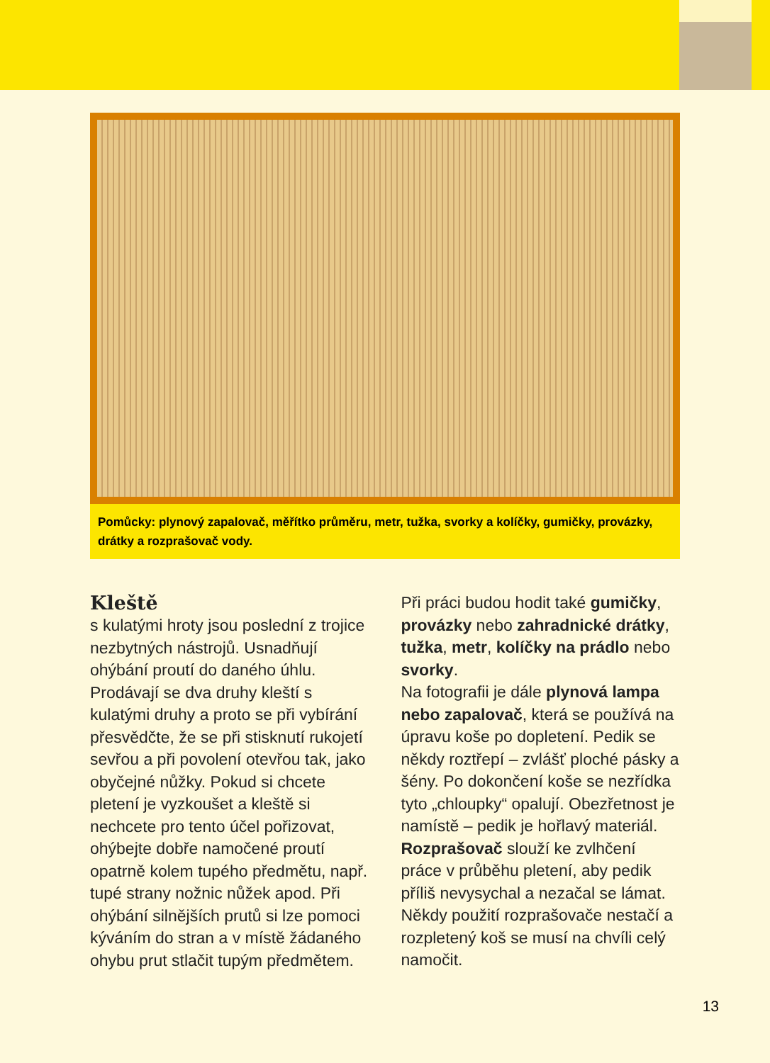Pomůcky: plynový zapalovač, měřítko průměru, metr, tužka, svorky a kolíčky, gumičky, provázky, drátky a rozprašovač vody.
Kleště
s kulatými hroty jsou poslední z trojice nezbytných nástrojů. Usnadňují ohýbání proutí do daného úhlu. Prodávají se dva druhy kleští s kulatými druhy a proto se při vybírání přesvědčte, že se při stisknutí rukojetí sevřou a při povolení otevřou tak, jako obyčejné nůžky. Pokud si chcete pletení je vyzkoušet a kleště si nechcete pro tento účel pořizovat, ohýbejte dobře namočené proutí opatrně kolem tupého předmětu, např. tupé strany nožnic nůžek apod. Při ohýbání silnějších prutů si lze pomoci kýváním do stran a v místě žádaného ohybu prut stlačit tupým předmětem.
Při práci budou hodit také gumičky, provázky nebo zahradnické drátky, tužka, metr, kolíčky na prádlo nebo svorky.
Na fotografii je dále plynová lampa nebo zapalovač, která se používá na úpravu koše po dopletení. Pedik se někdy roztřepí – zvlášť ploché pásky a šény. Po dokončení koše se nezřídka tyto „chloupky“ opalují. Obezřetnost je namístě – pedik je hořlavý materiál.
Rozprašovač slouží ke zvlhčení práce v průběhu pletení, aby pedik příliš nevysychal a nezačal se lámat. Někdy použití rozprašovače nestačí a rozpletený koš se musí na chvíli celý namočit.
13